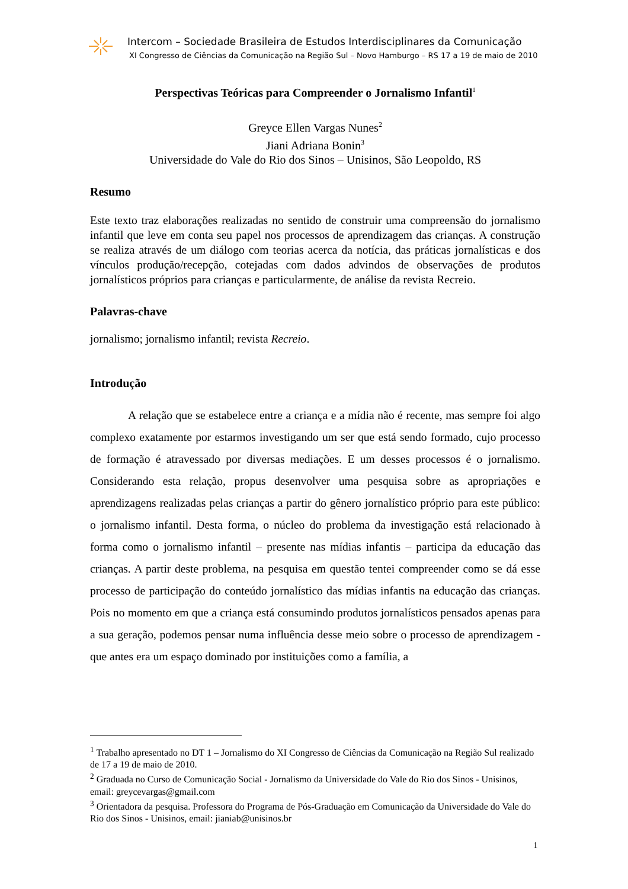Intercom – Sociedade Brasileira de Estudos Interdisciplinares da Comunicação
XI Congresso de Ciências da Comunicação na Região Sul – Novo Hamburgo – RS 17 a 19 de maio de 2010
Perspectivas Teóricas para Compreender o Jornalismo Infantil<sup>1</sup>
Greyce Ellen Vargas Nunes<sup>2</sup>
Jiani Adriana Bonin<sup>3</sup>
Universidade do Vale do Rio dos Sinos – Unisinos, São Leopoldo, RS
Resumo
Este texto traz elaborações realizadas no sentido de construir uma compreensão do jornalismo infantil que leve em conta seu papel nos processos de aprendizagem das crianças. A construção se realiza através de um diálogo com teorias acerca da notícia, das práticas jornalísticas e dos vínculos produção/recepção, cotejadas com dados advindos de observações de produtos jornalísticos próprios para crianças e particularmente, de análise da revista Recreio.
Palavras-chave
jornalismo; jornalismo infantil; revista Recreio.
Introdução
A relação que se estabelece entre a criança e a mídia não é recente, mas sempre foi algo complexo exatamente por estarmos investigando um ser que está sendo formado, cujo processo de formação é atravessado por diversas mediações. E um desses processos é o jornalismo. Considerando esta relação, propus desenvolver uma pesquisa sobre as apropriações e aprendizagens realizadas pelas crianças a partir do gênero jornalístico próprio para este público: o jornalismo infantil. Desta forma, o núcleo do problema da investigação está relacionado à forma como o jornalismo infantil – presente nas mídias infantis – participa da educação das crianças. A partir deste problema, na pesquisa em questão tentei compreender como se dá esse processo de participação do conteúdo jornalístico das mídias infantis na educação das crianças. Pois no momento em que a criança está consumindo produtos jornalísticos pensados apenas para a sua geração, podemos pensar numa influência desse meio sobre o processo de aprendizagem - que antes era um espaço dominado por instituições como a família, a
<sup>1</sup> Trabalho apresentado no DT 1 – Jornalismo do XI Congresso de Ciências da Comunicação na Região Sul realizado de 17 a 19 de maio de 2010.
<sup>2</sup> Graduada no Curso de Comunicação Social - Jornalismo da Universidade do Vale do Rio dos Sinos - Unisinos, email: greycevargas@gmail.com
<sup>3</sup> Orientadora da pesquisa. Professora do Programa de Pós-Graduação em Comunicação da Universidade do Vale do Rio dos Sinos - Unisinos, email: jianiab@unisinos.br
1